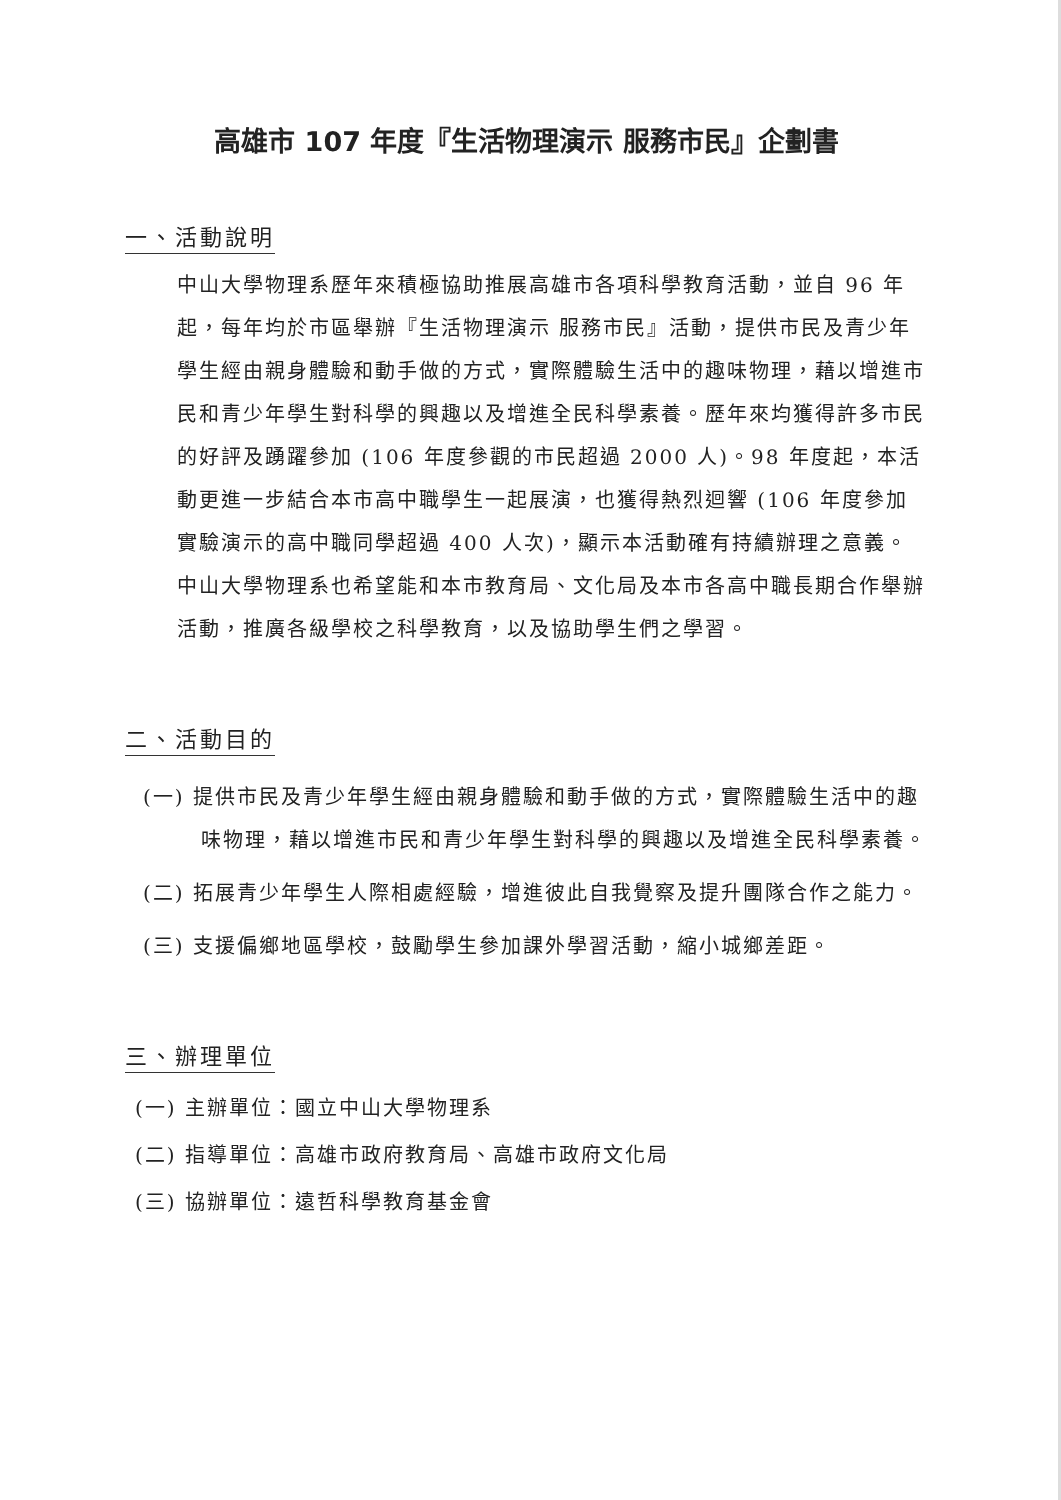高雄市 107 年度『生活物理演示 服務市民』企劃書
一、活動說明
中山大學物理系歷年來積極協助推展高雄市各項科學教育活動，並自 96 年起，每年均於市區舉辦『生活物理演示 服務市民』活動，提供市民及青少年學生經由親身體驗和動手做的方式，實際體驗生活中的趣味物理，藉以增進市民和青少年學生對科學的興趣以及增進全民科學素養。歷年來均獲得許多市民的好評及踴躍參加 (106 年度參觀的市民超過 2000 人)。98 年度起，本活動更進一步結合本市高中職學生一起展演，也獲得熱烈迴響 (106 年度參加實驗演示的高中職同學超過 400 人次)，顯示本活動確有持續辦理之意義。中山大學物理系也希望能和本市教育局、文化局及本市各高中職長期合作舉辦活動，推廣各級學校之科學教育，以及協助學生們之學習。
二、活動目的
(一) 提供市民及青少年學生經由親身體驗和動手做的方式，實際體驗生活中的趣味物理，藉以增進市民和青少年學生對科學的興趣以及增進全民科學素養。
(二) 拓展青少年學生人際相處經驗，增進彼此自我覺察及提升團隊合作之能力。
(三) 支援偏鄉地區學校，鼓勵學生參加課外學習活動，縮小城鄉差距。
三、辦理單位
(一) 主辦單位：國立中山大學物理系
(二) 指導單位：高雄市政府教育局、高雄市政府文化局
(三) 協辦單位：遠哲科學教育基金會